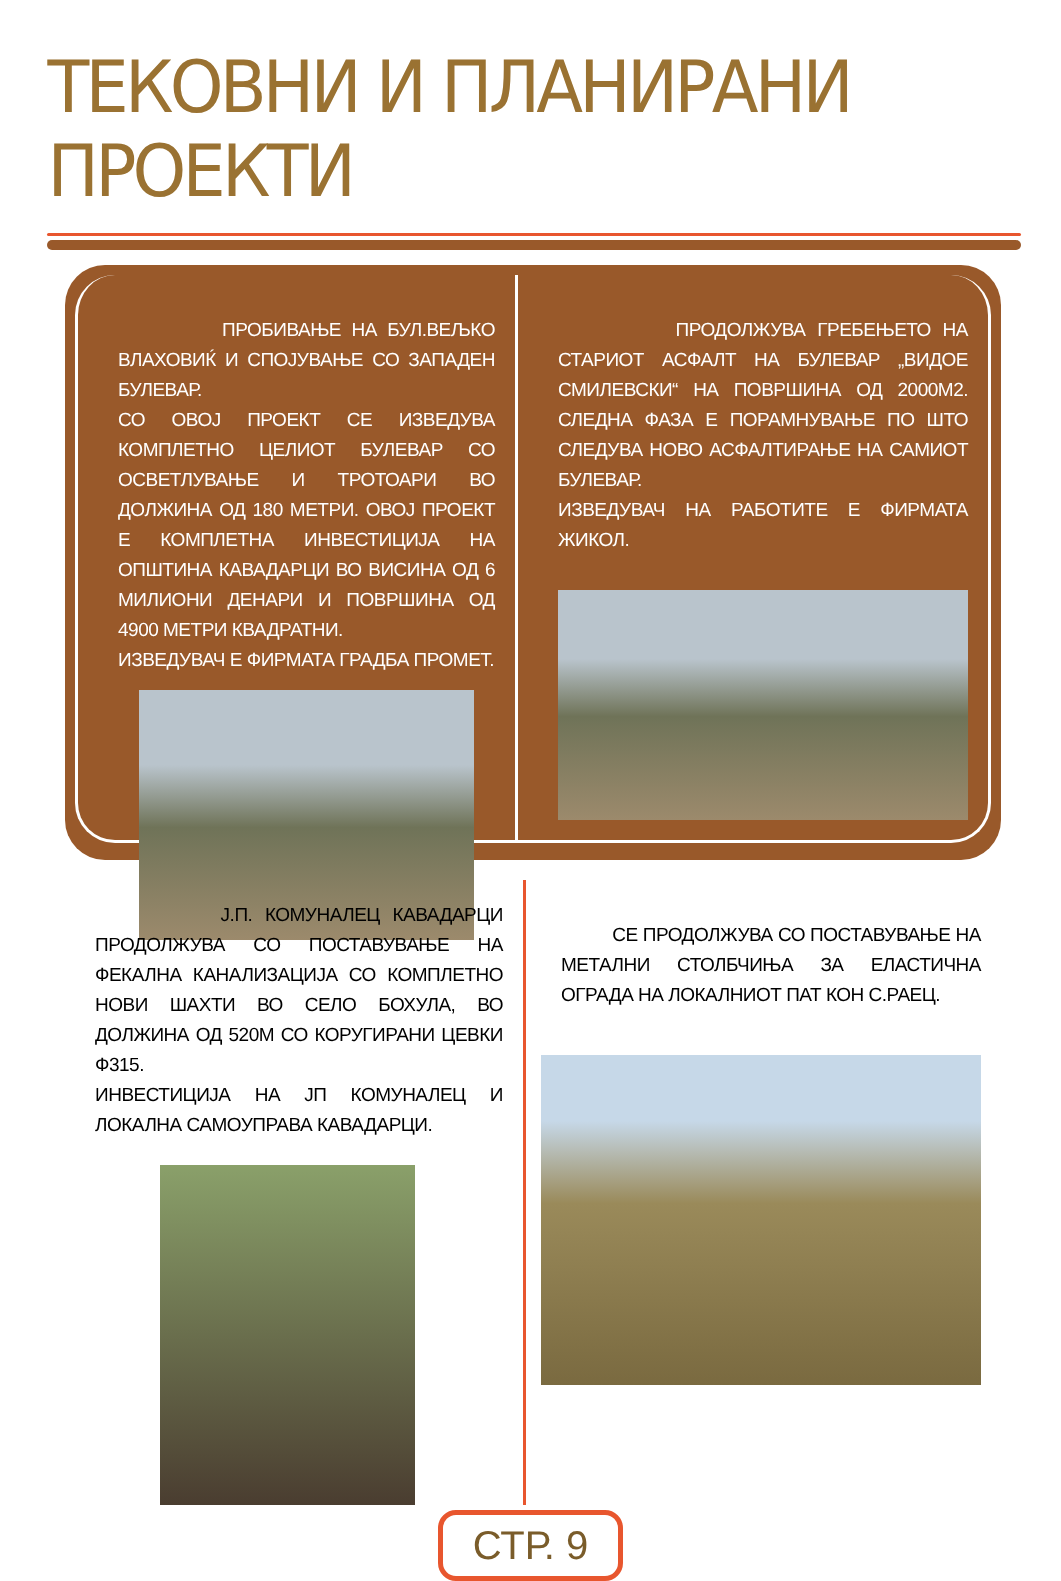ТЕКОВНИ И ПЛАНИРАНИ ПРОЕКТИ
ПРОБИВАЊЕ НА БУЛ.ВЕЉКО ВЛАХОВИЌ И СПОЈУВАЊЕ СО ЗАПАДЕН БУЛЕВАР.
СО ОВОЈ ПРОЕКТ СЕ ИЗВЕДУВА КОМПЛЕТНО ЦЕЛИОТ БУЛЕВАР СО ОСВЕТЛУВАЊЕ И ТРОТОАРИ ВО ДОЛЖИНА ОД 180 МЕТРИ. ОВОЈ ПРОЕКТ Е КОМПЛЕТНА ИНВЕСТИЦИЈА НА ОПШТИНА КАВАДАРЦИ ВО ВИСИНА ОД 6 МИЛИОНИ ДЕНАРИ И ПОВРШИНА ОД 4900 МЕТРИ КВАДРАТНИ.
ИЗВЕДУВАЧ Е ФИРМАТА ГРАДБА ПРОМЕТ.
ПРОДОЛЖУВА ГРЕБЕЊЕТО НА СТАРИОТ АСФАЛТ НА БУЛЕВАР „ВИДОЕ СМИЛЕВСКИ“ НА ПОВРШИНА ОД 2000М2. СЛЕДНА ФАЗА Е ПОРАМНУВАЊЕ ПО ШТО СЛЕДУВА НОВО АСФАЛТИРАЊЕ НА САМИОТ БУЛЕВАР.
ИЗВЕДУВАЧ НА РАБОТИТЕ Е ФИРМАТА ЖИКОЛ.
Ј.П. КОМУНАЛЕЦ КАВАДАРЦИ ПРОДОЛЖУВА СО ПОСТАВУВАЊЕ НА ФЕКАЛНА КАНАЛИЗАЦИЈА СО КОМПЛЕТНО НОВИ ШАХТИ ВО СЕЛО БОХУЛА, ВО ДОЛЖИНА ОД 520М СО КОРУГИРАНИ ЦЕВКИ Ф315.
ИНВЕСТИЦИЈА НА ЈП КОМУНАЛЕЦ И ЛОКАЛНА САМОУПРАВА КАВАДАРЦИ.
СЕ ПРОДОЛЖУВА СО ПОСТАВУВАЊЕ НА МЕТАЛНИ СТОЛБЧИЊА ЗА ЕЛАСТИЧНА ОГРАДА НА ЛОКАЛНИОТ ПАТ КОН С.РАЕЦ.
СТР. 9